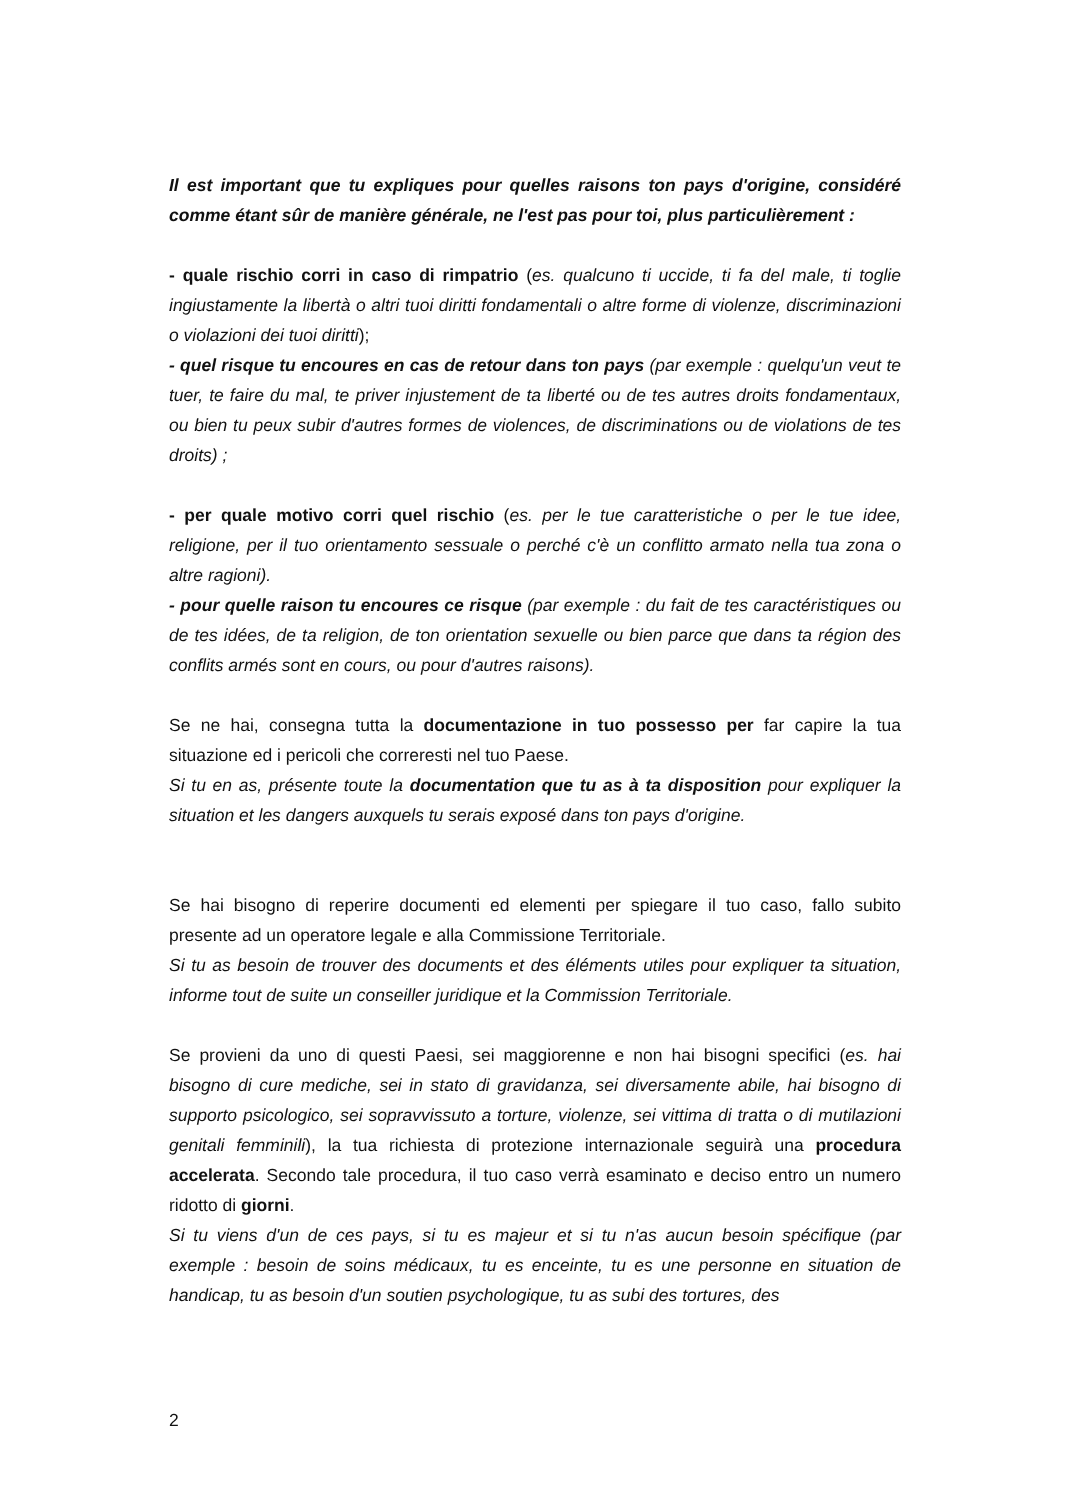Il est important que tu expliques pour quelles raisons ton pays d'origine, considéré comme étant sûr de manière générale, ne l'est pas pour toi, plus particulièrement :
- quale rischio corri in caso di rimpatrio (es. qualcuno ti uccide, ti fa del male, ti toglie ingiustamente la libertà o altri tuoi diritti fondamentali o altre forme di violenze, discriminazioni o violazioni dei tuoi diritti);
- quel risque tu encoures en cas de retour dans ton pays (par exemple : quelqu'un veut te tuer, te faire du mal, te priver injustement de ta liberté ou de tes autres droits fondamentaux, ou bien tu peux subir d'autres formes de violences, de discriminations ou de violations de tes droits) ;
- per quale motivo corri quel rischio (es. per le tue caratteristiche o per le tue idee, religione, per il tuo orientamento sessuale o perché c'è un conflitto armato nella tua zona o altre ragioni).
- pour quelle raison tu encoures ce risque (par exemple : du fait de tes caractéristiques ou de tes idées, de ta religion, de ton orientation sexuelle ou bien parce que dans ta région des conflits armés sont en cours, ou pour d'autres raisons).
Se ne hai, consegna tutta la documentazione in tuo possesso per far capire la tua situazione ed i pericoli che correresti nel tuo Paese.
Si tu en as, présente toute la documentation que tu as à ta disposition pour expliquer la situation et les dangers auxquels tu serais exposé dans ton pays d'origine.
Se hai bisogno di reperire documenti ed elementi per spiegare il tuo caso, fallo subito presente ad un operatore legale e alla Commissione Territoriale.
Si tu as besoin de trouver des documents et des éléments utiles pour expliquer ta situation, informe tout de suite un conseiller juridique et la Commission Territoriale.
Se provieni da uno di questi Paesi, sei maggiorenne e non hai bisogni specifici (es. hai bisogno di cure mediche, sei in stato di gravidanza, sei diversamente abile, hai bisogno di supporto psicologico, sei sopravvissuto a torture, violenze, sei vittima di tratta o di mutilazioni genitali femminili), la tua richiesta di protezione internazionale seguirà una procedura accelerata. Secondo tale procedura, il tuo caso verrà esaminato e deciso entro un numero ridotto di giorni.
Si tu viens d'un de ces pays, si tu es majeur et si tu n'as aucun besoin spécifique (par exemple : besoin de soins médicaux, tu es enceinte, tu es une personne en situation de handicap, tu as besoin d'un soutien psychologique, tu as subi des tortures, des
2